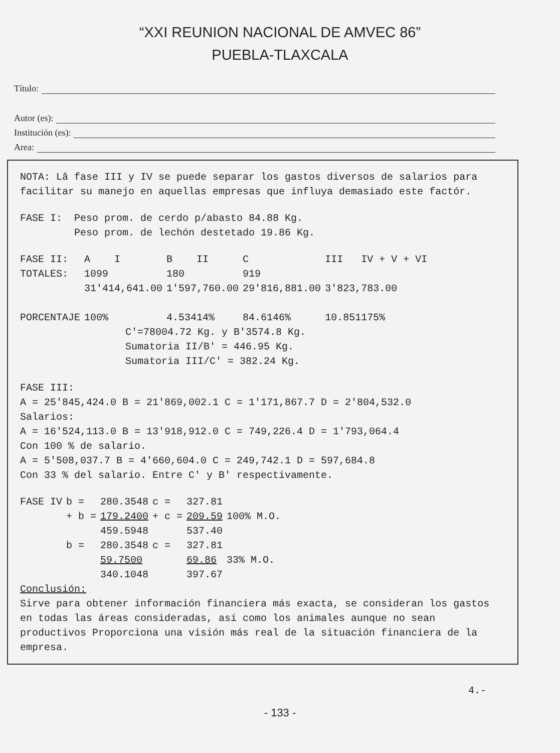“XXI REUNION NACIONAL DE AMVEC 86”
PUEBLA-TLAXCALA
Título:
Autor (es):
Institución (es):
Area:
NOTA: Lâ fase III y IV se puede separar los gastos diversos de salarios para facilitar su manejo en aquellas empresas que influya demasiado este factór.
FASE I: Peso prom. de cerdo p/abasto 84.88 Kg.
Peso prom. de lechón destetado 19.86 Kg.
| FASE II: | A I | B II | C | III IV + V + VI |
| TOTALES: | 1099 | 180 | 919 | |
| | 31'414,641.00 | 1'597,760.00 | 29'816,881.00 | 3'823,783.00 |
| PORCENTAJE | 100% | 4.53414% | 84.6146% | 10.851175% |
C'=78004.72 Kg. y B'3574.8 Kg.
Sumatoria II/B' = 446.95 Kg.
Sumatoria III/C' = 382.24 Kg.
FASE III:
A = 25'845,424.0 B = 21'869,002.1 C = 1'171,867.7 D = 2'804,532.0
Salarios:
A = 16'524,113.0 B = 13'918,912.0 C = 749,226.4 D = 1'793,064.4
Con 100 % de salario.
A = 5'508,037.7 B = 4'660,604.0 C = 249,742.1 D = 597,684.8
Con 33 % del salario. Entre C' y B' respectivamente.
| FASE IV | b = | 280.3548 | c = | 327.81 | |
| | + b = | 179.2400 | + c = | 209.59 | 100% M.O. |
| | | 459.5948 | | 537.40 | |
| | b = | 280.3548 | c = | 327.81 | |
| | | 59.7500 | | 69.86 | 33% M.O. |
| | | 340.1048 | | 397.67 | |
Conclusión:
Sirve para obtener información financiera más exacta, se consideran los gastos en todas las áreas consideradas, así como los animales aunque no sean productivos Proporciona una visión más real de la situación financiera de la empresa.
4.-
- 133 -